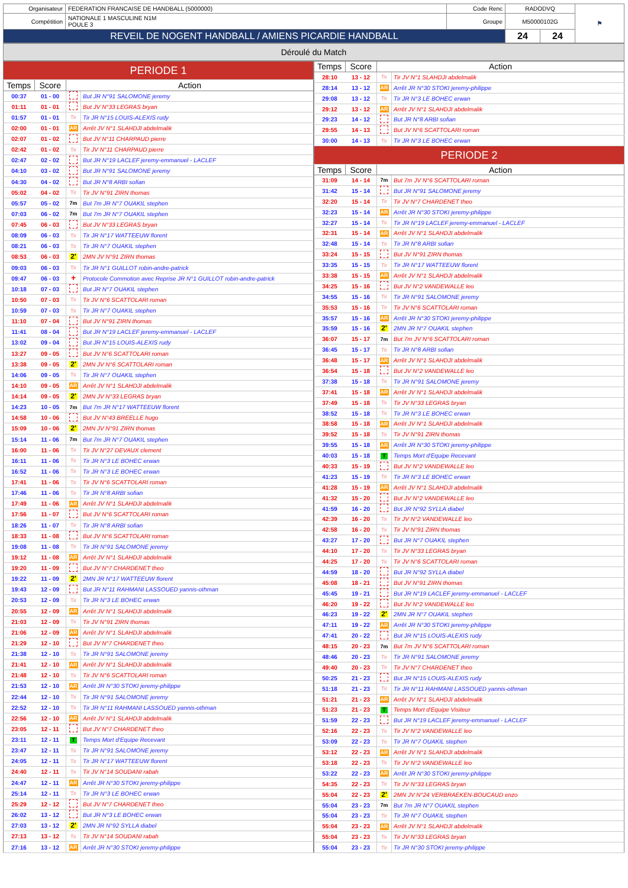| Organisateur | FEDERATION FRANCAISE DE HANDBALL (5000000) | Code Renc | RADODVQ | | ⚑ |
| Compétition | NATIONALE 1 MASCULINE N1M POULE 3 | Groupe | M50000102G | | |
| REVEIL DE NOGENT HANDBALL / AMIENS PICARDIE HANDBALL | | | 24 | 24 | |
Déroulé du Match
| PERIODE 1 | | | |
| Temps | Score | Action | |
| 00:37 | 01 - 00 | | But JR N°91 SALOMONE jeremy |
| 01:11 | 01 - 01 | | But JV N°33 LEGRAS bryan |
| 01:57 | 01 - 01 | Tir | Tir JR N°15 LOUIS-ALEXIS rudy |
| 02:00 | 01 - 01 | AR | Arrêt JV N°1 SLAHDJI abdelmalik |
| 02:07 | 01 - 02 | | But JV N°11 CHARPAUD pierre |
| 02:42 | 01 - 02 | Tir | Tir JV N°11 CHARPAUD pierre |
| 02:47 | 02 - 02 | | But JR N°19 LACLEF jeremy-emmanuel - LACLEF |
| 04:10 | 03 - 02 | | But JR N°91 SALOMONE jeremy |
| 04:30 | 04 - 02 | | But JR N°8 ARBI sofian |
| 05:02 | 04 - 02 | Tir | Tir JV N°91 ZIRN thomas |
| 05:57 | 05 - 02 | 7m | But 7m JR N°7 OUAKIL stephen |
| 07:03 | 06 - 02 | 7m | But 7m JR N°7 OUAKIL stephen |
| 07:45 | 06 - 03 | | But JV N°33 LEGRAS bryan |
| 08:09 | 06 - 03 | Tir | Tir JR N°17 WATTEEUW florent |
| 08:21 | 06 - 03 | Tir | Tir JR N°7 OUAKIL stephen |
| 08:53 | 06 - 03 | 2' | 2MN JV N°91 ZIRN thomas |
| 09:03 | 06 - 03 | Tir | Tir JR N°1 GUILLOT robin-andre-patrick |
| 09:47 | 06 - 03 | + | Protocole Commotion avec Reprise JR N°1 GUILLOT robin-andre-patrick |
| 10:18 | 07 - 03 | | But JR N°7 OUAKIL stephen |
| 10:50 | 07 - 03 | Tir | Tir JV N°6 SCATTOLARI roman |
| 10:59 | 07 - 03 | Tir | Tir JR N°7 OUAKIL stephen |
| 11:10 | 07 - 04 | | But JV N°91 ZIRN thomas |
| 11:41 | 08 - 04 | | But JR N°19 LACLEF jeremy-emmanuel - LACLEF |
| 13:02 | 09 - 04 | | But JR N°15 LOUIS-ALEXIS rudy |
| 13:27 | 09 - 05 | | But JV N°6 SCATTOLARI roman |
| 13:38 | 09 - 05 | 2' | 2MN JV N°6 SCATTOLARI roman |
| 14:06 | 09 - 05 | Tir | Tir JR N°7 OUAKIL stephen |
| 14:10 | 09 - 05 | AR | Arrêt JV N°1 SLAHDJI abdelmalik |
| 14:14 | 09 - 05 | 2' | 2MN JV N°33 LEGRAS bryan |
| 14:23 | 10 - 05 | 7m | But 7m JR N°17 WATTEEUW florent |
| 14:58 | 10 - 06 | | But JV N°43 BREELLE hugo |
| 15:09 | 10 - 06 | 2' | 2MN JV N°91 ZIRN thomas |
| 15:14 | 11 - 06 | 7m | But 7m JR N°7 OUAKIL stephen |
| 16:00 | 11 - 06 | Tir | Tir JV N°27 DEVAUX clement |
| 16:11 | 11 - 06 | Tir | Tir JR N°3 LE BOHEC erwan |
| 16:52 | 11 - 06 | Tir | Tir JR N°3 LE BOHEC erwan |
| 17:41 | 11 - 06 | Tir | Tir JV N°6 SCATTOLARI roman |
| 17:46 | 11 - 06 | Tir | Tir JR N°8 ARBI sofian |
| 17:49 | 11 - 06 | AR | Arrêt JV N°1 SLAHDJI abdelmalik |
| 17:56 | 11 - 07 | | But JV N°6 SCATTOLARI roman |
| 18:26 | 11 - 07 | Tir | Tir JR N°8 ARBI sofian |
| 18:33 | 11 - 08 | | But JV N°6 SCATTOLARI roman |
| 19:08 | 11 - 08 | Tir | Tir JR N°91 SALOMONE jeremy |
| 19:12 | 11 - 08 | AR | Arrêt JV N°1 SLAHDJI abdelmalik |
| 19:20 | 11 - 09 | | But JV N°7 CHARDENET theo |
| 19:22 | 11 - 09 | 2' | 2MN JR N°17 WATTEEUW florent |
| 19:43 | 12 - 09 | | But JR N°11 RAHMANI LASSOUED yannis-othman |
| 20:53 | 12 - 09 | Tir | Tir JR N°3 LE BOHEC erwan |
| 20:55 | 12 - 09 | AR | Arrêt JV N°1 SLAHDJI abdelmalik |
| 21:03 | 12 - 09 | Tir | Tir JV N°91 ZIRN thomas |
| 21:06 | 12 - 09 | AR | Arrêt JV N°1 SLAHDJI abdelmalik |
| 21:29 | 12 - 10 | | But JV N°7 CHARDENET theo |
| 21:38 | 12 - 10 | Tir | Tir JR N°91 SALOMONE jeremy |
| 21:41 | 12 - 10 | AR | Arrêt JV N°1 SLAHDJI abdelmalik |
| 21:48 | 12 - 10 | Tir | Tir JV N°6 SCATTOLARI roman |
| 21:53 | 12 - 10 | AR | Arrêt JR N°30 STOKI jeremy-philippe |
| 22:44 | 12 - 10 | Tir | Tir JR N°91 SALOMONE jeremy |
| 22:52 | 12 - 10 | Tir | Tir JR N°11 RAHMANI LASSOUED yannis-othman |
| 22:56 | 12 - 10 | AR | Arrêt JV N°1 SLAHDJI abdelmalik |
| 23:05 | 12 - 11 | | But JV N°7 CHARDENET theo |
| 23:11 | 12 - 11 | T | Temps Mort d'Equipe Recevant |
| 23:47 | 12 - 11 | Tir | Tir JR N°91 SALOMONE jeremy |
| 24:05 | 12 - 11 | Tir | Tir JR N°17 WATTEEUW florent |
| 24:40 | 12 - 11 | Tir | Tir JV N°14 SOUDANI rabah |
| 24:47 | 12 - 11 | AR | Arrêt JR N°30 STOKI jeremy-philippe |
| 25:14 | 12 - 11 | Tir | Tir JR N°3 LE BOHEC erwan |
| 25:29 | 12 - 12 | | But JV N°7 CHARDENET theo |
| 26:02 | 13 - 12 | | But JR N°3 LE BOHEC erwan |
| 27:03 | 13 - 12 | 2' | 2MN JR N°92 SYLLA diabel |
| 27:13 | 13 - 12 | Tir | Tir JV N°14 SOUDANI rabah |
| 27:16 | 13 - 12 | AR | Arrêt JR N°30 STOKI jeremy-philippe |
| Temps | Score | Action | |
| --- | --- | --- | --- |
| 28:10 | 13 - 12 | Tir | Tir JV N°1 SLAHDJI abdelmalik |
| 28:14 | 13 - 12 | AR | Arrêt JR N°30 STOKI jeremy-philippe |
| 29:08 | 13 - 12 | Tir | Tir JR N°3 LE BOHEC erwan |
| 29:12 | 13 - 12 | AR | Arrêt JV N°1 SLAHDJI abdelmalik |
| 29:23 | 14 - 12 | | But JR N°8 ARBI sofian |
| 29:55 | 14 - 13 | | But JV N°6 SCATTOLARI roman |
| 30:00 | 14 - 13 | Tir | Tir JR N°3 LE BOHEC erwan |
| PERIODE 2 | | | |
| Temps | Score | Action | |
| 31:09 | 14 - 14 | 7m | But 7m JV N°6 SCATTOLARI roman |
| 31:42 | 15 - 14 | | But JR N°91 SALOMONE jeremy |
| 32:20 | 15 - 14 | Tir | Tir JV N°7 CHARDENET theo |
| 32:23 | 15 - 14 | AR | Arrêt JR N°30 STOKI jeremy-philippe |
| 32:27 | 15 - 14 | Tir | Tir JR N°19 LACLEF jeremy-emmanuel - LACLEF |
| 32:31 | 15 - 14 | AR | Arrêt JV N°1 SLAHDJI abdelmalik |
| 32:48 | 15 - 14 | Tir | Tir JR N°8 ARBI sofian |
| 33:24 | 15 - 15 | | But JV N°91 ZIRN thomas |
| 33:35 | 15 - 15 | Tir | Tir JR N°17 WATTEEUW florent |
| 33:38 | 15 - 15 | AR | Arrêt JV N°1 SLAHDJI abdelmalik |
| 34:25 | 15 - 16 | | But JV N°2 VANDEWALLE leo |
| 34:55 | 15 - 16 | Tir | Tir JR N°91 SALOMONE jeremy |
| 35:53 | 15 - 16 | Tir | Tir JV N°6 SCATTOLARI roman |
| 35:57 | 15 - 16 | AR | Arrêt JR N°30 STOKI jeremy-philippe |
| 35:59 | 15 - 16 | 2' | 2MN JR N°7 OUAKIL stephen |
| 36:07 | 15 - 17 | 7m | But 7m JV N°6 SCATTOLARI roman |
| 36:45 | 15 - 17 | Tir | Tir JR N°8 ARBI sofian |
| 36:48 | 15 - 17 | AR | Arrêt JV N°1 SLAHDJI abdelmalik |
| 36:54 | 15 - 18 | | But JV N°2 VANDEWALLE leo |
| 37:38 | 15 - 18 | Tir | Tir JR N°91 SALOMONE jeremy |
| 37:41 | 15 - 18 | AR | Arrêt JV N°1 SLAHDJI abdelmalik |
| 37:49 | 15 - 18 | Tir | Tir JV N°33 LEGRAS bryan |
| 38:52 | 15 - 18 | Tir | Tir JR N°3 LE BOHEC erwan |
| 38:58 | 15 - 18 | AR | Arrêt JV N°1 SLAHDJI abdelmalik |
| 39:52 | 15 - 18 | Tir | Tir JV N°91 ZIRN thomas |
| 39:55 | 15 - 18 | AR | Arrêt JR N°30 STOKI jeremy-philippe |
| 40:03 | 15 - 18 | T | Temps Mort d'Equipe Recevant |
| 40:33 | 15 - 19 | | But JV N°2 VANDEWALLE leo |
| 41:23 | 15 - 19 | Tir | Tir JR N°3 LE BOHEC erwan |
| 41:28 | 15 - 19 | AR | Arrêt JV N°1 SLAHDJI abdelmalik |
| 41:32 | 15 - 20 | | But JV N°2 VANDEWALLE leo |
| 41:59 | 16 - 20 | | But JR N°92 SYLLA diabel |
| 42:39 | 16 - 20 | Tir | Tir JV N°2 VANDEWALLE leo |
| 42:58 | 16 - 20 | Tir | Tir JV N°91 ZIRN thomas |
| 43:27 | 17 - 20 | | But JR N°7 OUAKIL stephen |
| 44:10 | 17 - 20 | Tir | Tir JV N°33 LEGRAS bryan |
| 44:25 | 17 - 20 | Tir | Tir JV N°6 SCATTOLARI roman |
| 44:59 | 18 - 20 | | But JR N°92 SYLLA diabel |
| 45:08 | 18 - 21 | | But JV N°91 ZIRN thomas |
| 45:45 | 19 - 21 | | But JR N°19 LACLEF jeremy-emmanuel - LACLEF |
| 46:20 | 19 - 22 | | But JV N°2 VANDEWALLE leo |
| 46:23 | 19 - 22 | 2' | 2MN JR N°7 OUAKIL stephen |
| 47:11 | 19 - 22 | AR | Arrêt JR N°30 STOKI jeremy-philippe |
| 47:41 | 20 - 22 | | But JR N°15 LOUIS-ALEXIS rudy |
| 48:15 | 20 - 23 | 7m | But 7m JV N°6 SCATTOLARI roman |
| 48:46 | 20 - 23 | Tir | Tir JR N°91 SALOMONE jeremy |
| 49:40 | 20 - 23 | Tir | Tir JV N°7 CHARDENET theo |
| 50:25 | 21 - 23 | | But JR N°15 LOUIS-ALEXIS rudy |
| 51:18 | 21 - 23 | Tir | Tir JR N°11 RAHMANI LASSOUED yannis-othman |
| 51:21 | 21 - 23 | AR | Arrêt JV N°1 SLAHDJI abdelmalik |
| 51:23 | 21 - 23 | T | Temps Mort d'Equipe Visiteur |
| 51:59 | 22 - 23 | | But JR N°19 LACLEF jeremy-emmanuel - LACLEF |
| 52:16 | 22 - 23 | Tir | Tir JV N°2 VANDEWALLE leo |
| 53:09 | 22 - 23 | Tir | Tir JR N°7 OUAKIL stephen |
| 53:12 | 22 - 23 | AR | Arrêt JV N°1 SLAHDJI abdelmalik |
| 53:18 | 22 - 23 | Tir | Tir JV N°2 VANDEWALLE leo |
| 53:22 | 22 - 23 | AR | Arrêt JR N°30 STOKI jeremy-philippe |
| 54:35 | 22 - 23 | Tir | Tir JV N°33 LEGRAS bryan |
| 55:04 | 22 - 23 | 2' | 2MN JV N°24 VERBRAEKEN-BOUCAUD enzo |
| 55:04 | 23 - 23 | 7m | But 7m JR N°7 OUAKIL stephen |
| 55:04 | 23 - 23 | Tir | Tir JR N°7 OUAKIL stephen |
| 55:04 | 23 - 23 | AR | Arrêt JV N°1 SLAHDJI abdelmalik |
| 55:04 | 23 - 23 | Tir | Tir JV N°33 LEGRAS bryan |
| 55:04 | 23 - 23 | Tir | Tir JR N°30 STOKI jeremy-philippe |